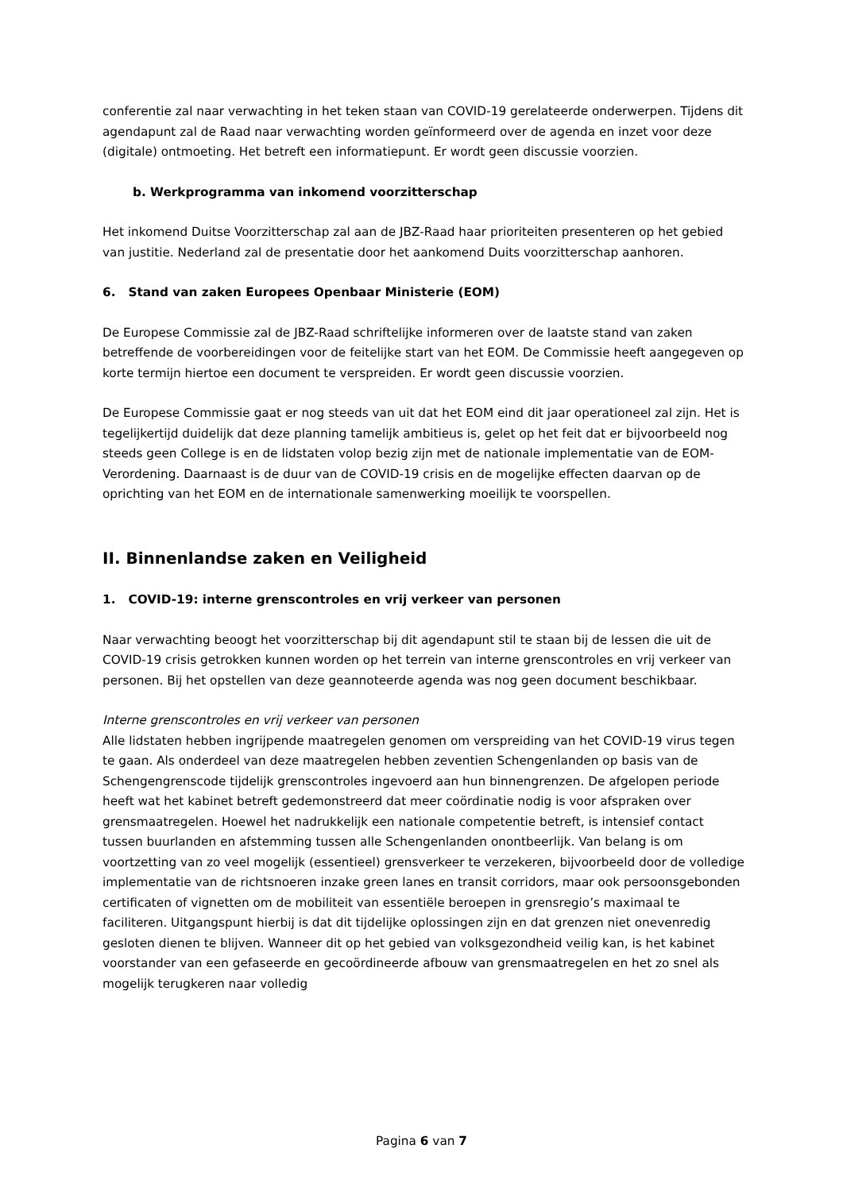conferentie zal naar verwachting in het teken staan van COVID-19 gerelateerde onderwerpen. Tijdens dit agendapunt zal de Raad naar verwachting worden geïnformeerd over de agenda en inzet voor deze (digitale) ontmoeting. Het betreft een informatiepunt. Er wordt geen discussie voorzien.
b. Werkprogramma van inkomend voorzitterschap
Het inkomend Duitse Voorzitterschap zal aan de JBZ-Raad haar prioriteiten presenteren op het gebied van justitie. Nederland zal de presentatie door het aankomend Duits voorzitterschap aanhoren.
6. Stand van zaken Europees Openbaar Ministerie (EOM)
De Europese Commissie zal de JBZ-Raad schriftelijke informeren over de laatste stand van zaken betreffende de voorbereidingen voor de feitelijke start van het EOM. De Commissie heeft aangegeven op korte termijn hiertoe een document te verspreiden. Er wordt geen discussie voorzien.
De Europese Commissie gaat er nog steeds van uit dat het EOM eind dit jaar operationeel zal zijn. Het is tegelijkertijd duidelijk dat deze planning tamelijk ambitieus is, gelet op het feit dat er bijvoorbeeld nog steeds geen College is en de lidstaten volop bezig zijn met de nationale implementatie van de EOM-Verordening. Daarnaast is de duur van de COVID-19 crisis en de mogelijke effecten daarvan op de oprichting van het EOM en de internationale samenwerking moeilijk te voorspellen.
II. Binnenlandse zaken en Veiligheid
1. COVID-19: interne grenscontroles en vrij verkeer van personen
Naar verwachting beoogt het voorzitterschap bij dit agendapunt stil te staan bij de lessen die uit de COVID-19 crisis getrokken kunnen worden op het terrein van interne grenscontroles en vrij verkeer van personen. Bij het opstellen van deze geannoteerde agenda was nog geen document beschikbaar.
Interne grenscontroles en vrij verkeer van personen
Alle lidstaten hebben ingrijpende maatregelen genomen om verspreiding van het COVID-19 virus tegen te gaan. Als onderdeel van deze maatregelen hebben zeventien Schengenlanden op basis van de Schengengrenscode tijdelijk grenscontroles ingevoerd aan hun binnengrenzen. De afgelopen periode heeft wat het kabinet betreft gedemonstreerd dat meer coördinatie nodig is voor afspraken over grensmaatregelen. Hoewel het nadrukkelijk een nationale competentie betreft, is intensief contact tussen buurlanden en afstemming tussen alle Schengenlanden onontbeerlijk. Van belang is om voortzetting van zo veel mogelijk (essentieel) grensverkeer te verzekeren, bijvoorbeeld door de volledige implementatie van de richtsnoeren inzake green lanes en transit corridors, maar ook persoonsgebonden certificaten of vignetten om de mobiliteit van essentiële beroepen in grensregio’s maximaal te faciliteren. Uitgangspunt hierbij is dat dit tijdelijke oplossingen zijn en dat grenzen niet onevenredig gesloten dienen te blijven. Wanneer dit op het gebied van volksgezondheid veilig kan, is het kabinet voorstander van een gefaseerde en gecoördineerde afbouw van grensmaatregelen en het zo snel als mogelijk terugkeren naar volledig
Pagina 6 van 7